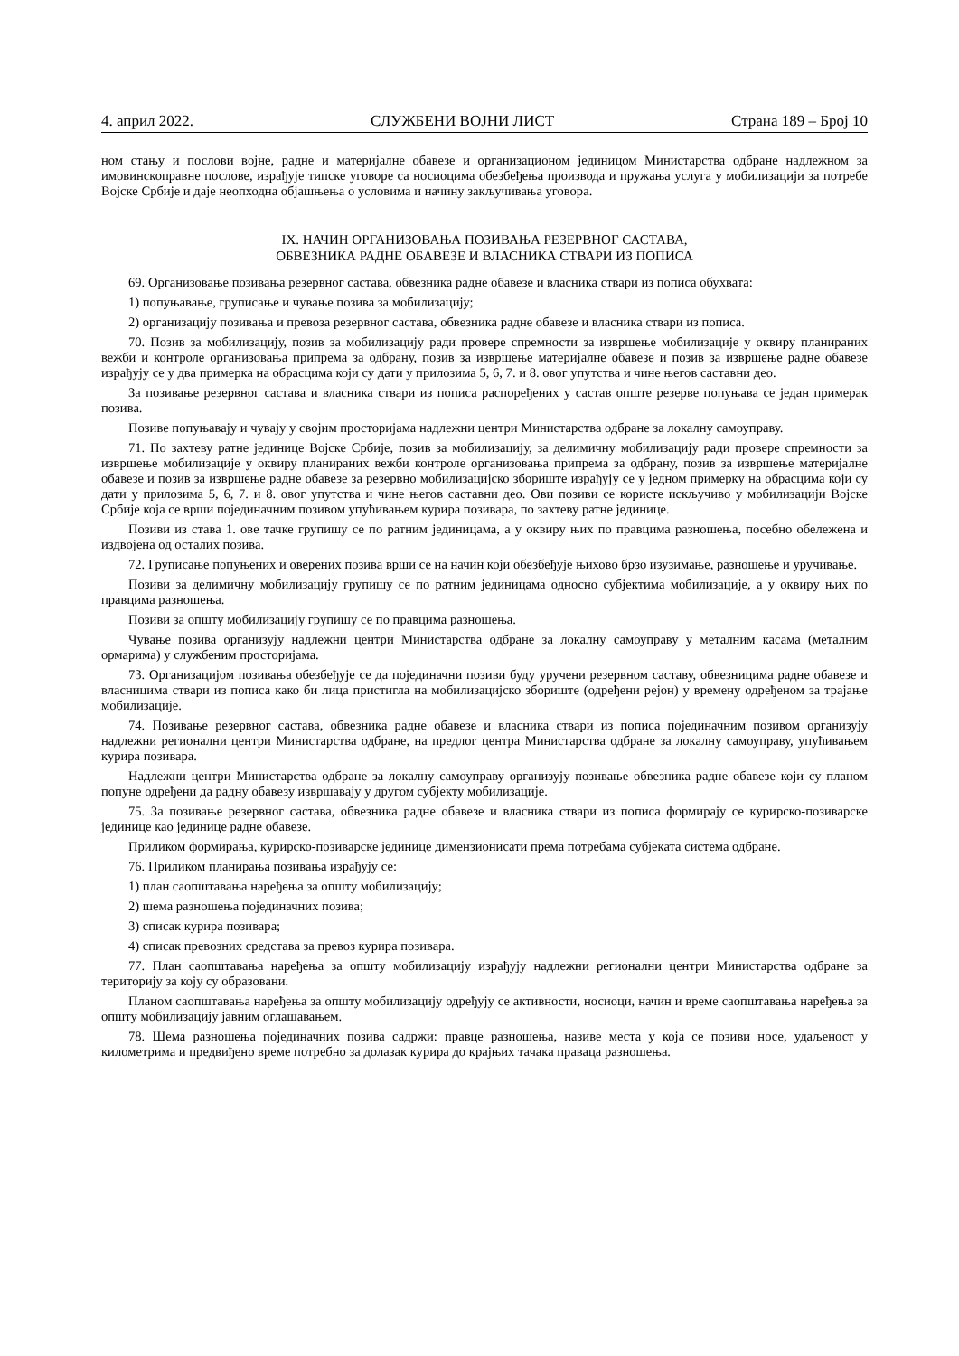4. април 2022. СЛУЖБЕНИ ВОЈНИ ЛИСТ Страна 189 – Број 10
ном стању и послови војне, радне и материјалне обавезе и организационом јединицом Министарства одбране надлежном за имовинскоправне послове, израђује типске уговоре са носиоцима обезбеђења производа и пружања услуга у мобилизацији за потребе Војске Србије и даје неопходна објашњења о условима и начину закључивања уговора.
IX. НАЧИН ОРГАНИЗОВАЊА ПОЗИВАЊА РЕЗЕРВНОГ САСТАВА,
ОБВЕЗНИКА РАДНЕ ОБАВЕЗЕ И ВЛАСНИКА СТВАРИ ИЗ ПОПИСА
69. Организовање позивања резервног састава, обвезника радне обавезе и власника ствари из пописа обухвата:
1) попуњавање, груписање и чување позива за мобилизацију;
2) организацију позивања и превоза резервног састава, обвезника радне обавезе и власника ствари из пописа.
70. Позив за мобилизацију, позив за мобилизацију ради провере спремности за извршење мобилизације у оквиру планираних вежби и контроле организовања припрема за одбрану, позив за извршење материјалне обавезе и позив за извршење радне обавезе израђују се у два примерка на обрасцима који су дати у прилозима 5, 6, 7. и 8. овог упутства и чине његов саставни део.
За позивање резервног састава и власника ствари из пописа распоређених у састав опште резерве попуњава се један примерак позива.
Позиве попуњавају и чувају у својим просторијама надлежни центри Министарства одбране за локалну самоуправу.
71. По захтеву ратне јединице Војске Србије, позив за мобилизацију, за делимичну мобилизацију ради провере спремности за извршење мобилизације у оквиру планираних вежби контроле организовања припрема за одбрану, позив за извршење материјалне обавезе и позив за извршење радне обавезе за резервно мобилизацијско збориште израђују се у једном примерку на обрасцима који су дати у прилозима 5, 6, 7. и 8. овог упутства и чине његов саставни део. Ови позиви се користе искључиво у мобилизацији Војске Србије која се врши појединачним позивом упућивањем курира позивара, по захтеву ратне јединице.
Позиви из става 1. ове тачке групишу се по ратним јединицама, а у оквиру њих по правцима разношења, посебно обележена и издвојена од осталих позива.
72. Груписање попуњених и оверених позива врши се на начин који обезбеђује њихово брзо изузимање, разношење и уручивање.
Позиви за делимичну мобилизацију групишу се по ратним јединицама односно субјектима мобилизације, а у оквиру њих по правцима разношења.
Позиви за општу мобилизацију групишу се по правцима разношења.
Чување позива организују надлежни центри Министарства одбране за локалну самоуправу у металним касама (металним ормарима) у службеним просторијама.
73. Организацијом позивања обезбеђује се да појединачни позиви буду уручени резервном саставу, обвезницима радне обавезе и власницима ствари из пописа како би лица пристигла на мобилизацијско збориште (одређени рејон) у времену одређеном за трајање мобилизације.
74. Позивање резервног састава, обвезника радне обавезе и власника ствари из пописа појединачним позивом организују надлежни регионални центри Министарства одбране, на предлог центра Министарства одбране за локалну самоуправу, упућивањем курира позивара.
Надлежни центри Министарства одбране за локалну самоуправу организују позивање обвезника радне обавезе који су планом попуне одређени да радну обавезу извршавају у другом субјекту мобилизације.
75. За позивање резервног састава, обвезника радне обавезе и власника ствари из пописа формирају се курирско-позиварске јединице као јединице радне обавезе.
Приликом формирања, курирско-позиварске јединице димензионисати према потребама субјеката система одбране.
76. Приликом планирања позивања израђују се:
1) план саопштавања наређења за општу мобилизацију;
2) шема разношења појединачних позива;
3) списак курира позивара;
4) списак превозних средстава за превоз курира позивара.
77. План саопштавања наређења за општу мобилизацију израђују надлежни регионални центри Министарства одбране за територију за коју су образовани.
Планом саопштавања наређења за општу мобилизацију одређују се активности, носиоци, начин и време саопштавања наређења за општу мобилизацију јавним оглашавањем.
78. Шема разношења појединачних позива садржи: правце разношења, називе места у која се позиви носе, удаљеност у километрима и предвиђено време потребно за долазак курира до крајњих тачака праваца разношења.